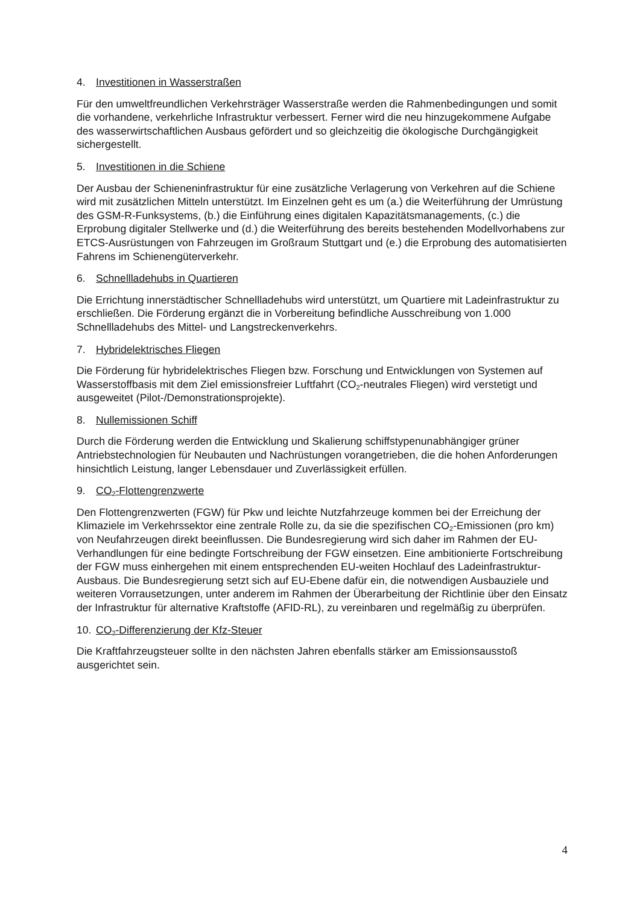4. Investitionen in Wasserstraßen
Für den umweltfreundlichen Verkehrsträger Wasserstraße werden die Rahmenbedingungen und somit die vorhandene, verkehrliche Infrastruktur verbessert. Ferner wird die neu hinzugekommene Aufgabe des wasserwirtschaftlichen Ausbaus gefördert und so gleichzeitig die ökologische Durchgängigkeit sichergestellt.
5. Investitionen in die Schiene
Der Ausbau der Schieneninfrastruktur für eine zusätzliche Verlagerung von Verkehren auf die Schiene wird mit zusätzlichen Mitteln unterstützt. Im Einzelnen geht es um (a.) die Weiterführung der Umrüstung des GSM-R-Funksystems, (b.) die Einführung eines digitalen Kapazitätsmanagements, (c.) die Erprobung digitaler Stellwerke und (d.) die Weiterführung des bereits bestehenden Modellvorhabens zur ETCS-Ausrüstungen von Fahrzeugen im Großraum Stuttgart und (e.) die Erprobung des automatisierten Fahrens im Schienengüterverkehr.
6. Schnellladehubs in Quartieren
Die Errichtung innerstädtischer Schnellladehubs wird unterstützt, um Quartiere mit Ladeinfrastruktur zu erschließen. Die Förderung ergänzt die in Vorbereitung befindliche Ausschreibung von 1.000 Schnellladehubs des Mittel- und Langstreckenverkehrs.
7. Hybridelektrisches Fliegen
Die Förderung für hybridelektrisches Fliegen bzw. Forschung und Entwicklungen von Systemen auf Wasserstoffbasis mit dem Ziel emissionsfreier Luftfahrt (CO<sub>2</sub>-neutrales Fliegen) wird verstetigt und ausgeweitet (Pilot-/Demonstrationsprojekte).
8. Nullemissionen Schiff
Durch die Förderung werden die Entwicklung und Skalierung schiffstypenunabhängiger grüner Antriebstechnologien für Neubauten und Nachrüstungen vorangetrieben, die die hohen Anforderungen hinsichtlich Leistung, langer Lebensdauer und Zuverlässigkeit erfüllen.
9. CO<sub>2</sub>-Flottengrenzwerte
Den Flottengrenzwerten (FGW) für Pkw und leichte Nutzfahrzeuge kommen bei der Erreichung der Klimaziele im Verkehrssektor eine zentrale Rolle zu, da sie die spezifischen CO<sub>2</sub>-Emissionen (pro km) von Neufahrzeugen direkt beeinflussen. Die Bundesregierung wird sich daher im Rahmen der EU-Verhandlungen für eine bedingte Fortschreibung der FGW einsetzen. Eine ambitionierte Fortschreibung der FGW muss einhergehen mit einem entsprechenden EU-weiten Hochlauf des Ladeinfrastruktur-Ausbaus. Die Bundesregierung setzt sich auf EU-Ebene dafür ein, die notwendigen Ausbauziele und weiteren Vorrausetzungen, unter anderem im Rahmen der Überarbeitung der Richtlinie über den Einsatz der Infrastruktur für alternative Kraftstoffe (AFID-RL), zu vereinbaren und regelmäßig zu überprüfen.
10. CO<sub>2</sub>-Differenzierung der Kfz-Steuer
Die Kraftfahrzeugsteuer sollte in den nächsten Jahren ebenfalls stärker am Emissionsausstoß ausgerichtet sein.
4